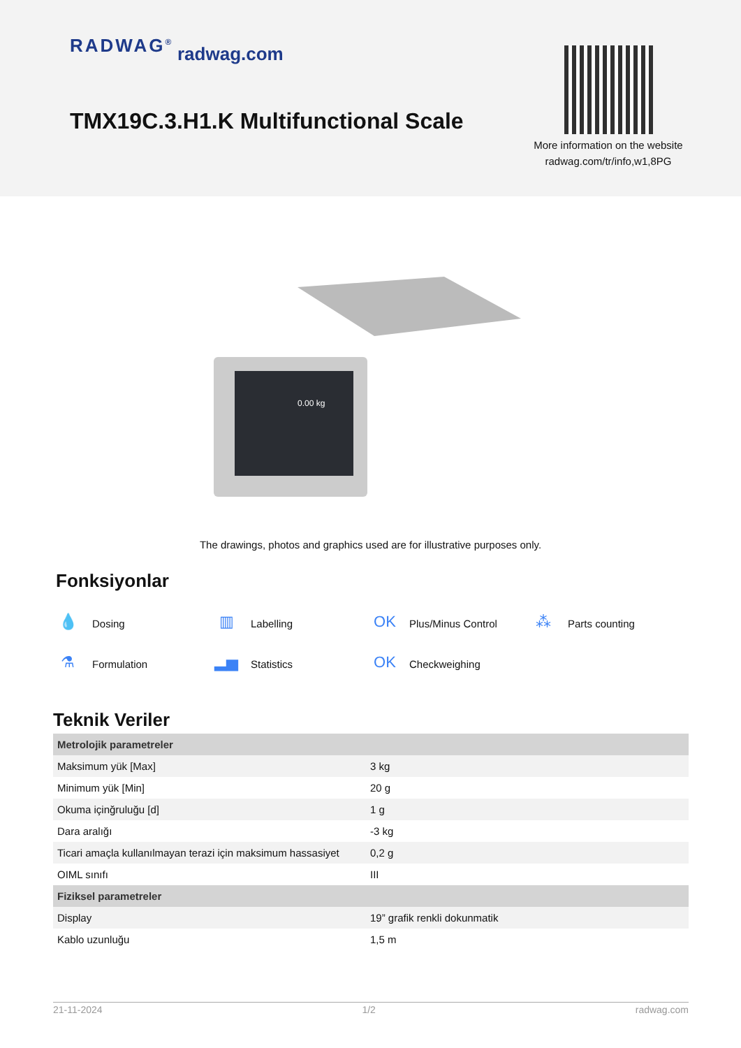RADWAG<sup>®</sup> radwag.com
TMX19C.3.H1.K Multifunctional Scale
More information on the website radwag.com/tr/info,w1,8PG
0.00 kg
The drawings, photos and graphics used are for illustrative purposes only.
Fonksiyonlar
💧 Dosing
▥ Labelling
OK Plus/Minus Control
⁂ Parts counting
⚗ Formulation
▂▅ Statistics
OK Checkweighing
Teknik Veriler
| Metrolojik parametreler | |
| --- | --- |
| Maksimum yük [Max] | 3 kg |
| Minimum yük [Min] | 20 g |
| Okuma içinğruluğu [d] | 1 g |
| Dara aralığı | -3 kg |
| Ticari amaçla kullanılmayan terazi için maksimum hassasiyet | 0,2 g |
| OIML sınıfı | III |
| Fiziksel parametreler | |
| Display | 19” grafik renkli dokunmatik |
| Kablo uzunluğu | 1,5 m |
21-11-2024 1/2 radwag.com